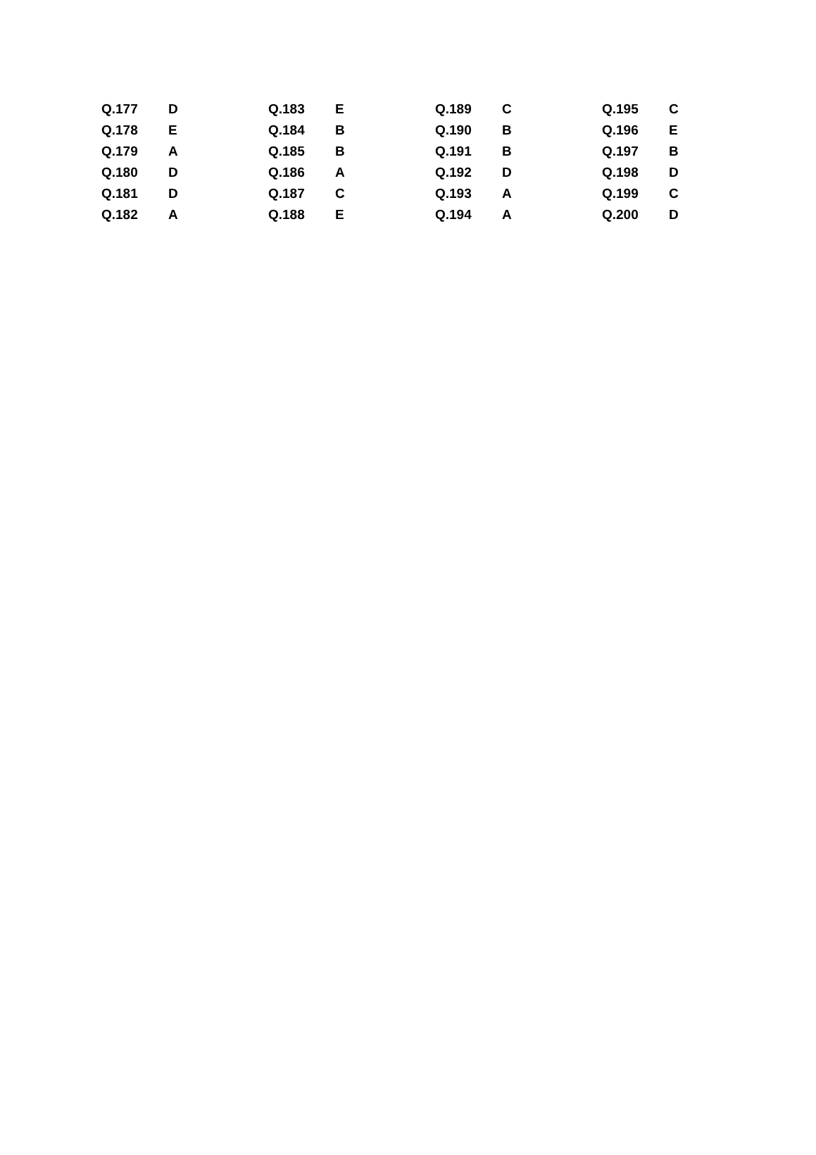| Q.177 | D | Q.183 | E | Q.189 | C | Q.195 | C |
| Q.178 | E | Q.184 | B | Q.190 | B | Q.196 | E |
| Q.179 | A | Q.185 | B | Q.191 | B | Q.197 | B |
| Q.180 | D | Q.186 | A | Q.192 | D | Q.198 | D |
| Q.181 | D | Q.187 | C | Q.193 | A | Q.199 | C |
| Q.182 | A | Q.188 | E | Q.194 | A | Q.200 | D |